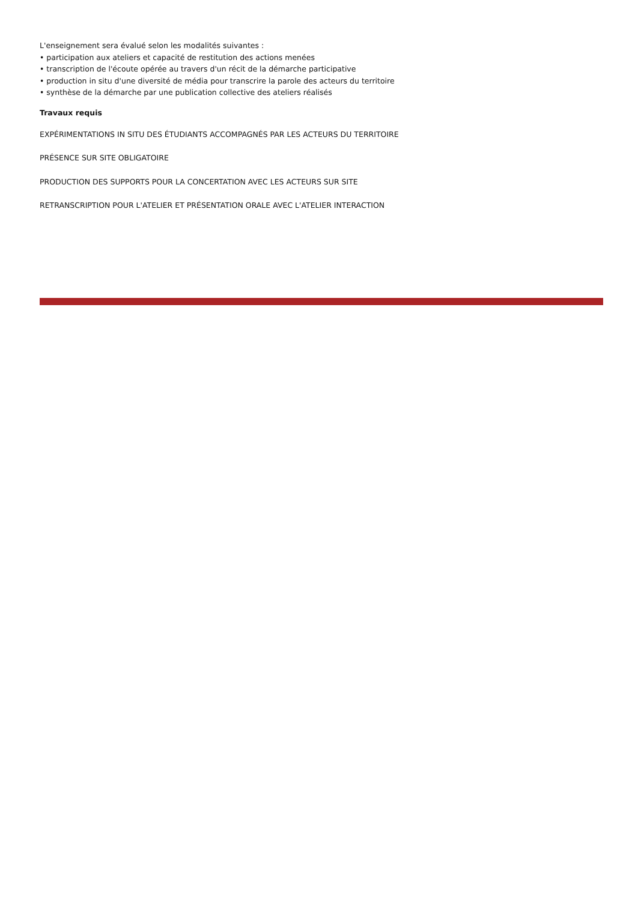L'enseignement sera évalué selon les modalités suivantes :
• participation aux ateliers et capacité de restitution des actions menées
• transcription de l'écoute opérée au travers d'un récit de la démarche participative
• production in situ d'une diversité de média pour transcrire la parole des acteurs du territoire
• synthèse de la démarche par une publication collective des ateliers réalisés
Travaux requis
EXPÉRIMENTATIONS IN SITU DES ÉTUDIANTS ACCOMPAGNÉS PAR LES ACTEURS DU TERRITOIRE
PRÉSENCE SUR SITE OBLIGATOIRE
PRODUCTION DES SUPPORTS POUR LA CONCERTATION AVEC LES ACTEURS SUR SITE
RETRANSCRIPTION POUR L'ATELIER ET PRÉSENTATION ORALE AVEC L'ATELIER INTERACTION